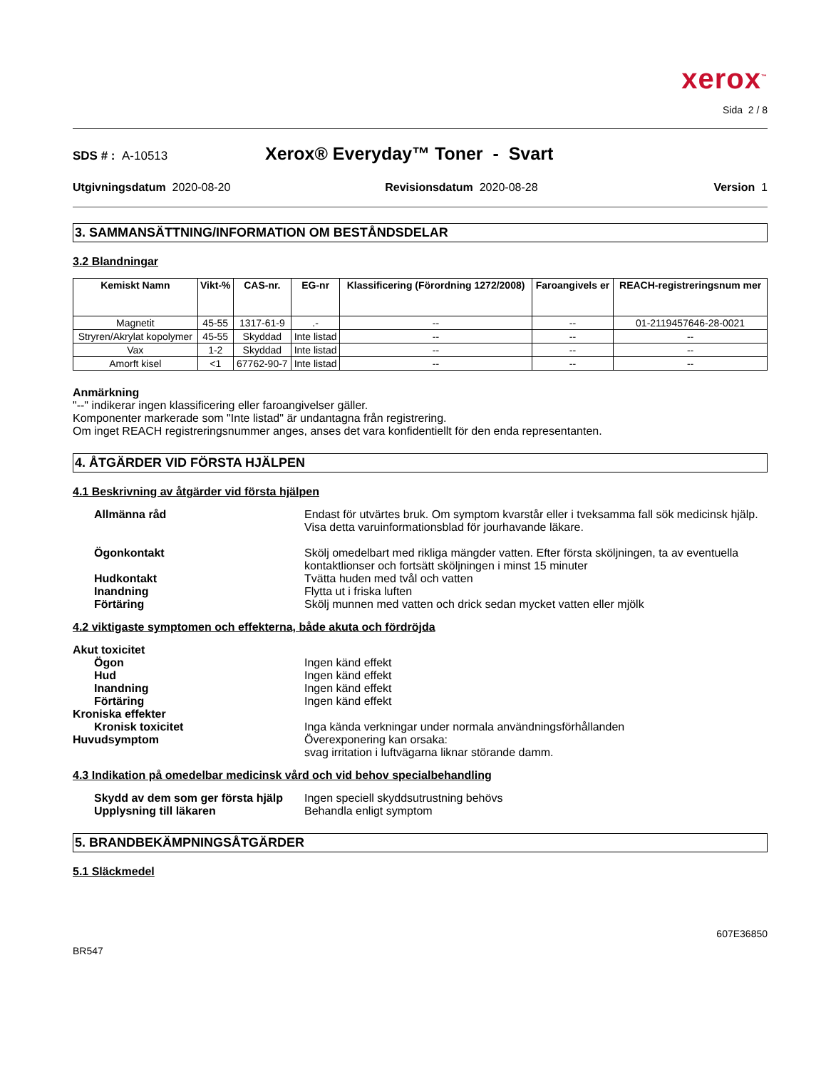xerox<sup>™</sup>
Sida 2 / 8
SDS # : A-10513 Xerox® Everyday™ Toner - Svart
Utgivningsdatum 2020-08-20 Revisionsdatum 2020-08-28 Version 1
3. SAMMANSÄTTNING/INFORMATION OM BESTÅNDSDELAR
3.2 Blandningar
| Kemiskt Namn | Vikt-% | CAS-nr. | EG-nr | Klassificering (Förordning 1272/2008) | Faroangivels er | REACH-registreringsnum mer |
| --- | --- | --- | --- | --- | --- | --- |
| Magnetit | 45-55 | 1317-61-9 | .- | -- | -- | 01-2119457646-28-0021 |
| Stryren/Akrylat kopolymer | 45-55 | Skyddad | Inte listad | -- | -- | -- |
| Vax | 1-2 | Skyddad | Inte listad | -- | -- | -- |
| Amorft kisel | <1 | 67762-90-7 | Inte listad | -- | -- | -- |
Anmärkning
"--" indikerar ingen klassificering eller faroangivelser gäller.
Komponenter markerade som "Inte listad" är undantagna från registrering.
Om inget REACH registreringsnummer anges, anses det vara konfidentiellt för den enda representanten.
4. ÅTGÄRDER VID FÖRSTA HJÄLPEN
4.1 Beskrivning av åtgärder vid första hjälpen
Allmänna råd
Endast för utvärtes bruk. Om symptom kvarstår eller i tveksamma fall sök medicinsk hjälp. Visa detta varuinformationsblad för jourhavande läkare.
Ögonkontakt
Skölj omedelbart med rikliga mängder vatten. Efter första sköljningen, ta av eventuella kontaktlionser och fortsätt sköljningen i minst 15 minuter
Hudkontakt
Tvätta huden med tvål och vatten
Inandning
Flytta ut i friska luften
Förtäring
Skölj munnen med vatten och drick sedan mycket vatten eller mjölk
4.2 viktigaste symptomen och effekterna, både akuta och fördröjda
Akut toxicitet
Ögon
Ingen känd effekt
Hud
Ingen känd effekt
Inandning
Ingen känd effekt
Förtäring
Ingen känd effekt
Kroniska effekter
Kronisk toxicitet
Inga kända verkningar under normala användningsförhållanden
Huvudsymptom
Överexponering kan orsaka:
svag irritation i luftvägarna liknar störande damm.
4.3 Indikation på omedelbar medicinsk vård och vid behov specialbehandling
Skydd av dem som ger första hjälp
Ingen speciell skyddsutrustning behövs
Upplysning till läkaren
Behandla enligt symptom
5. BRANDBEKÄMPNINGSÅTGÄRDER
5.1 Släckmedel
607E36850
BR547